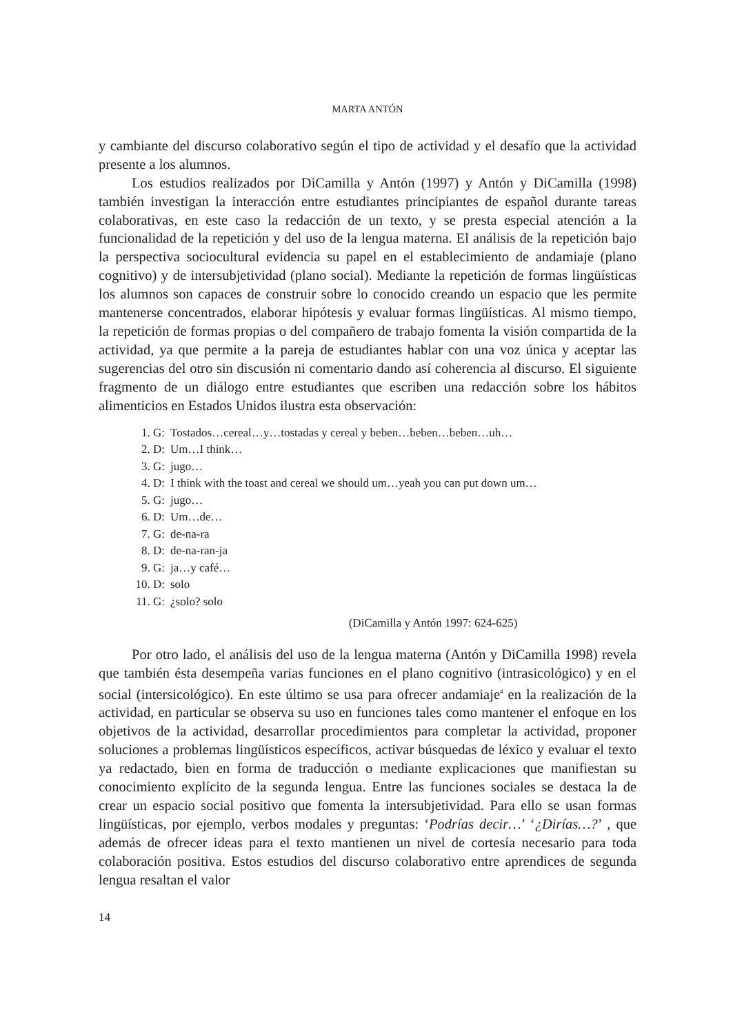MARTA ANTÓN
y cambiante del discurso colaborativo según el tipo de actividad y el desafío que la actividad presente a los alumnos.
Los estudios realizados por DiCamilla y Antón (1997) y Antón y DiCamilla (1998) también investigan la interacción entre estudiantes principiantes de español durante tareas colaborativas, en este caso la redacción de un texto, y se presta especial atención a la funcionalidad de la repetición y del uso de la lengua materna. El análisis de la repetición bajo la perspectiva sociocultural evidencia su papel en el establecimiento de andamiaje (plano cognitivo) y de intersubjetividad (plano social). Mediante la repetición de formas lingüísticas los alumnos son capaces de construir sobre lo conocido creando un espacio que les permite mantenerse concentrados, elaborar hipótesis y evaluar formas lingüísticas. Al mismo tiempo, la repetición de formas propias o del compañero de trabajo fomenta la visión compartida de la actividad, ya que permite a la pareja de estudiantes hablar con una voz única y aceptar las sugerencias del otro sin discusión ni comentario dando así coherencia al discurso. El siguiente fragmento de un diálogo entre estudiantes que escriben una redacción sobre los hábitos alimenticios en Estados Unidos ilustra esta observación:
1. G: Tostados…cereal…y…tostadas y cereal y beben…beben…beben…uh…
2. D: Um…I think…
3. G: jugo…
4. D: I think with the toast and cereal we should um…yeah you can put down um…
5. G: jugo…
6. D: Um…de…
7. G: de-na-ra
8. D: de-na-ran-ja
9. G: ja…y café…
10. D: solo
11. G: ¿solo? solo
(DiCamilla y Antón 1997: 624-625)
Por otro lado, el análisis del uso de la lengua materna (Antón y DiCamilla 1998) revela que también ésta desempeña varias funciones en el plano cognitivo (intrasicológico) y en el social (intersicológico). En este último se usa para ofrecer andamiaje<sup>4</sup> en la realización de la actividad, en particular se observa su uso en funciones tales como mantener el enfoque en los objetivos de la actividad, desarrollar procedimientos para completar la actividad, proponer soluciones a problemas lingüísticos específicos, activar búsquedas de léxico y evaluar el texto ya redactado, bien en forma de traducción o mediante explicaciones que manifiestan su conocimiento explícito de la segunda lengua. Entre las funciones sociales se destaca la de crear un espacio social positivo que fomenta la intersubjetividad. Para ello se usan formas lingüísticas, por ejemplo, verbos modales y preguntas: ‘Podrías decir…’ ‘¿Dirías…?’ , que además de ofrecer ideas para el texto mantienen un nivel de cortesía necesario para toda colaboración positiva. Estos estudios del discurso colaborativo entre aprendices de segunda lengua resaltan el valor
14